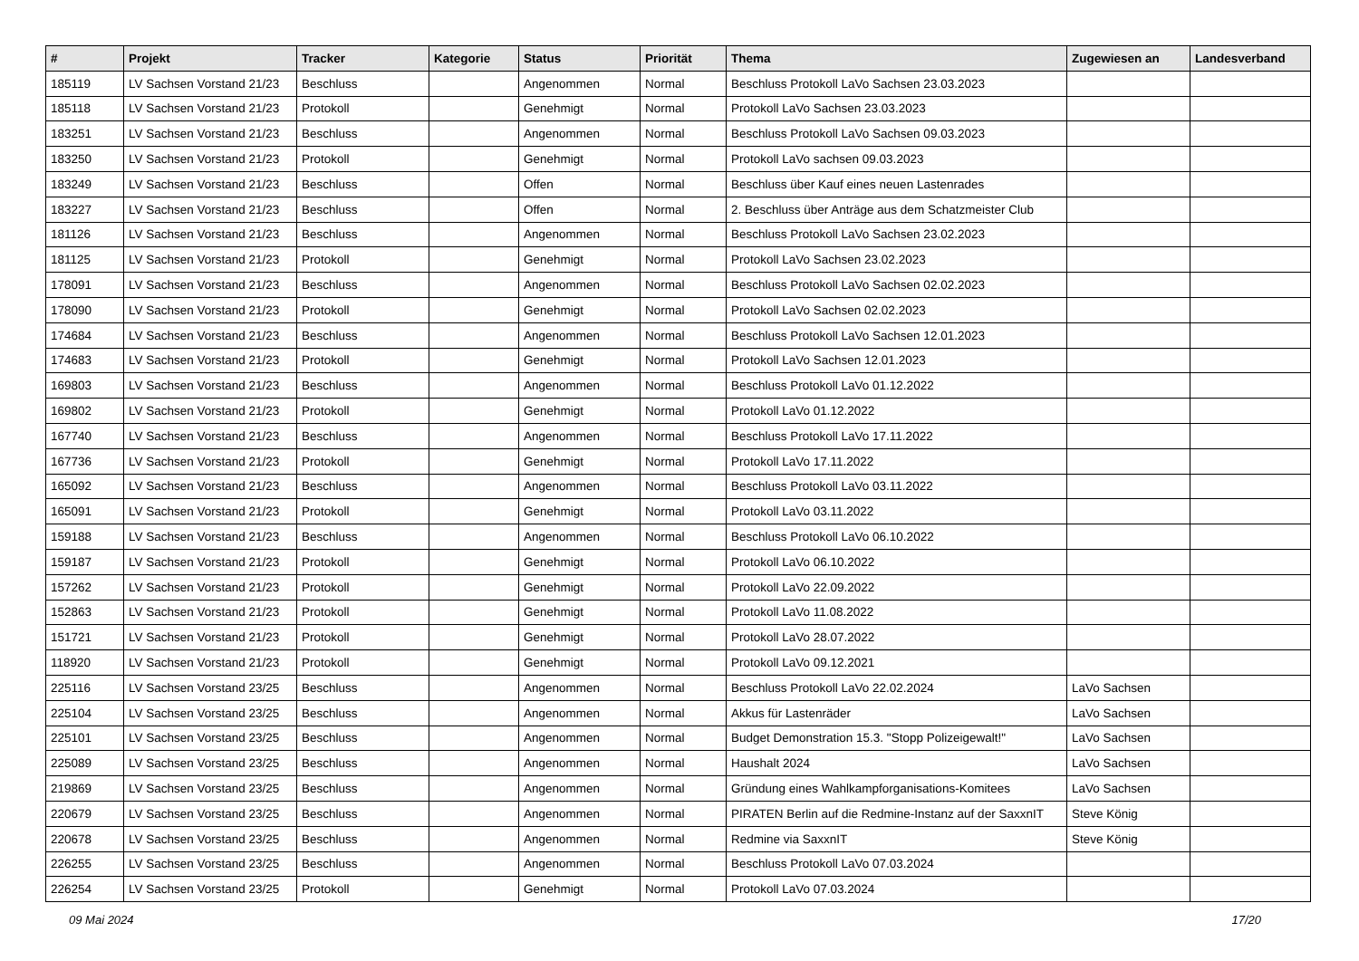| # | Projekt | Tracker | Kategorie | Status | Priorität | Thema | Zugewiesen an | Landesverband |
| --- | --- | --- | --- | --- | --- | --- | --- | --- |
| 185119 | LV Sachsen Vorstand 21/23 | Beschluss | | Angenommen | Normal | Beschluss Protokoll LaVo Sachsen 23.03.2023 | | |
| 185118 | LV Sachsen Vorstand 21/23 | Protokoll | | Genehmigt | Normal | Protokoll LaVo Sachsen 23.03.2023 | | |
| 183251 | LV Sachsen Vorstand 21/23 | Beschluss | | Angenommen | Normal | Beschluss Protokoll LaVo Sachsen 09.03.2023 | | |
| 183250 | LV Sachsen Vorstand 21/23 | Protokoll | | Genehmigt | Normal | Protokoll LaVo sachsen 09.03.2023 | | |
| 183249 | LV Sachsen Vorstand 21/23 | Beschluss | | Offen | Normal | Beschluss über Kauf eines neuen Lastenrades | | |
| 183227 | LV Sachsen Vorstand 21/23 | Beschluss | | Offen | Normal | 2. Beschluss über Anträge aus dem Schatzmeister Club | | |
| 181126 | LV Sachsen Vorstand 21/23 | Beschluss | | Angenommen | Normal | Beschluss Protokoll LaVo Sachsen 23.02.2023 | | |
| 181125 | LV Sachsen Vorstand 21/23 | Protokoll | | Genehmigt | Normal | Protokoll LaVo Sachsen 23.02.2023 | | |
| 178091 | LV Sachsen Vorstand 21/23 | Beschluss | | Angenommen | Normal | Beschluss Protokoll LaVo Sachsen 02.02.2023 | | |
| 178090 | LV Sachsen Vorstand 21/23 | Protokoll | | Genehmigt | Normal | Protokoll LaVo Sachsen 02.02.2023 | | |
| 174684 | LV Sachsen Vorstand 21/23 | Beschluss | | Angenommen | Normal | Beschluss Protokoll LaVo Sachsen 12.01.2023 | | |
| 174683 | LV Sachsen Vorstand 21/23 | Protokoll | | Genehmigt | Normal | Protokoll LaVo Sachsen 12.01.2023 | | |
| 169803 | LV Sachsen Vorstand 21/23 | Beschluss | | Angenommen | Normal | Beschluss Protokoll LaVo 01.12.2022 | | |
| 169802 | LV Sachsen Vorstand 21/23 | Protokoll | | Genehmigt | Normal | Protokoll LaVo 01.12.2022 | | |
| 167740 | LV Sachsen Vorstand 21/23 | Beschluss | | Angenommen | Normal | Beschluss Protokoll LaVo 17.11.2022 | | |
| 167736 | LV Sachsen Vorstand 21/23 | Protokoll | | Genehmigt | Normal | Protokoll LaVo 17.11.2022 | | |
| 165092 | LV Sachsen Vorstand 21/23 | Beschluss | | Angenommen | Normal | Beschluss Protokoll LaVo 03.11.2022 | | |
| 165091 | LV Sachsen Vorstand 21/23 | Protokoll | | Genehmigt | Normal | Protokoll LaVo 03.11.2022 | | |
| 159188 | LV Sachsen Vorstand 21/23 | Beschluss | | Angenommen | Normal | Beschluss Protokoll LaVo 06.10.2022 | | |
| 159187 | LV Sachsen Vorstand 21/23 | Protokoll | | Genehmigt | Normal | Protokoll LaVo 06.10.2022 | | |
| 157262 | LV Sachsen Vorstand 21/23 | Protokoll | | Genehmigt | Normal | Protokoll LaVo 22.09.2022 | | |
| 152863 | LV Sachsen Vorstand 21/23 | Protokoll | | Genehmigt | Normal | Protokoll LaVo 11.08.2022 | | |
| 151721 | LV Sachsen Vorstand 21/23 | Protokoll | | Genehmigt | Normal | Protokoll LaVo 28.07.2022 | | |
| 118920 | LV Sachsen Vorstand 21/23 | Protokoll | | Genehmigt | Normal | Protokoll LaVo 09.12.2021 | | |
| 225116 | LV Sachsen Vorstand 23/25 | Beschluss | | Angenommen | Normal | Beschluss Protokoll LaVo 22.02.2024 | LaVo Sachsen | |
| 225104 | LV Sachsen Vorstand 23/25 | Beschluss | | Angenommen | Normal | Akkus für Lastenräder | LaVo Sachsen | |
| 225101 | LV Sachsen Vorstand 23/25 | Beschluss | | Angenommen | Normal | Budget Demonstration 15.3. "Stopp Polizeigewalt!" | LaVo Sachsen | |
| 225089 | LV Sachsen Vorstand 23/25 | Beschluss | | Angenommen | Normal | Haushalt 2024 | LaVo Sachsen | |
| 219869 | LV Sachsen Vorstand 23/25 | Beschluss | | Angenommen | Normal | Gründung eines Wahlkampforganisations-Komitees | LaVo Sachsen | |
| 220679 | LV Sachsen Vorstand 23/25 | Beschluss | | Angenommen | Normal | PIRATEN Berlin auf die Redmine-Instanz auf der SaxxnIT | Steve König | |
| 220678 | LV Sachsen Vorstand 23/25 | Beschluss | | Angenommen | Normal | Redmine via SaxxnIT | Steve König | |
| 226255 | LV Sachsen Vorstand 23/25 | Beschluss | | Angenommen | Normal | Beschluss Protokoll LaVo 07.03.2024 | | |
| 226254 | LV Sachsen Vorstand 23/25 | Protokoll | | Genehmigt | Normal | Protokoll LaVo 07.03.2024 | | |
09 Mai 2024 17/20